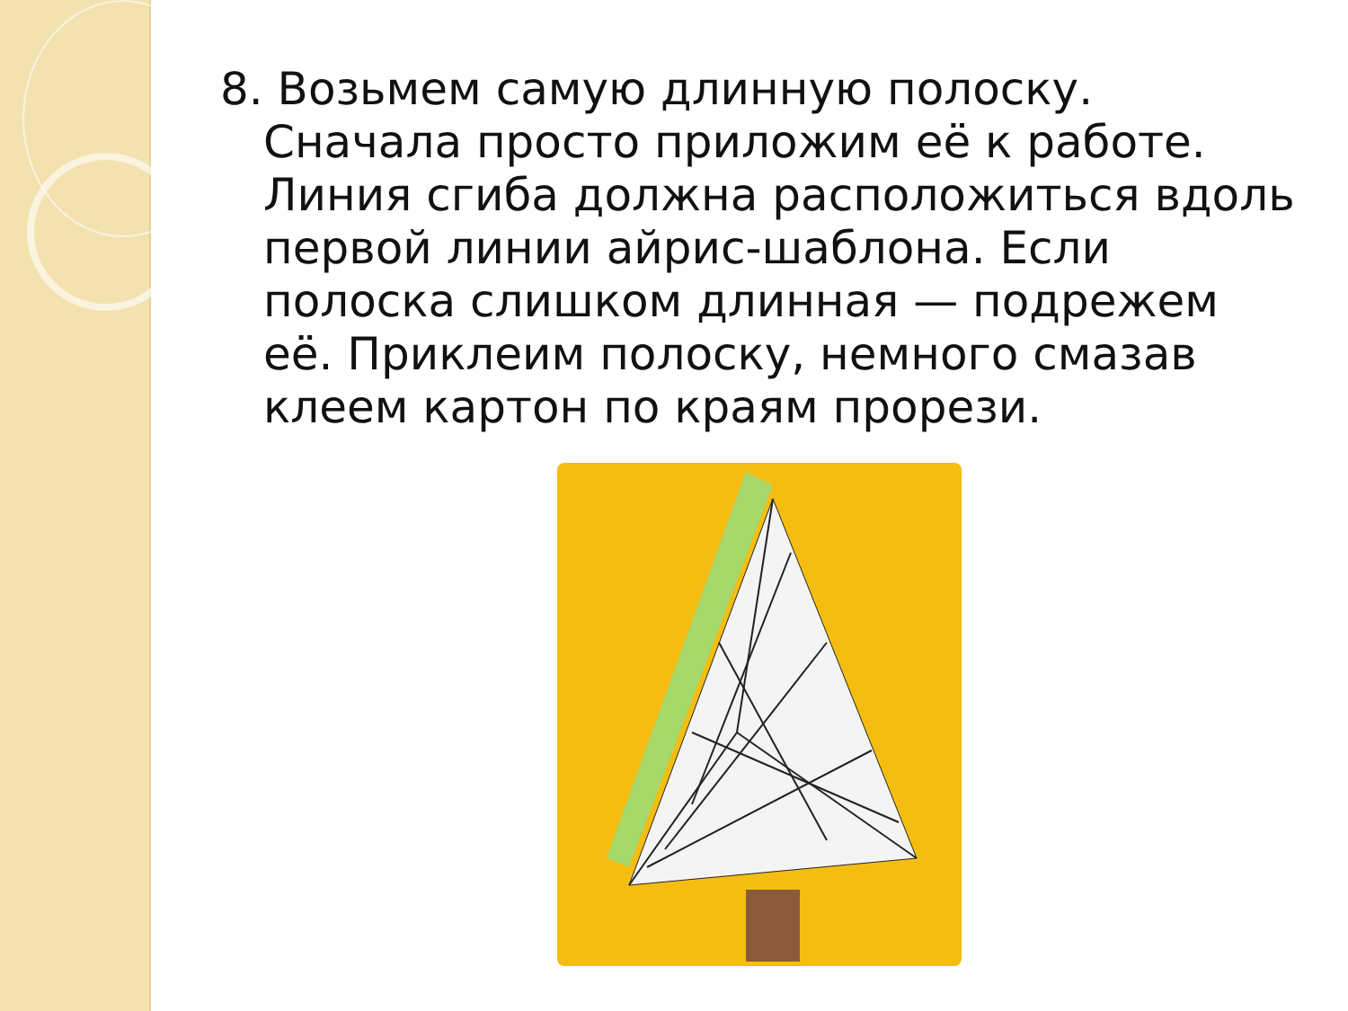8. Возьмем самую длинную полоску. Сначала просто приложим её к работе. Линия сгиба должна расположиться вдоль первой линии айрис-шаблона. Если полоска слишком длинная — подрежем её. Приклеим полоску, немного смазав клеем картон по краям прорези.